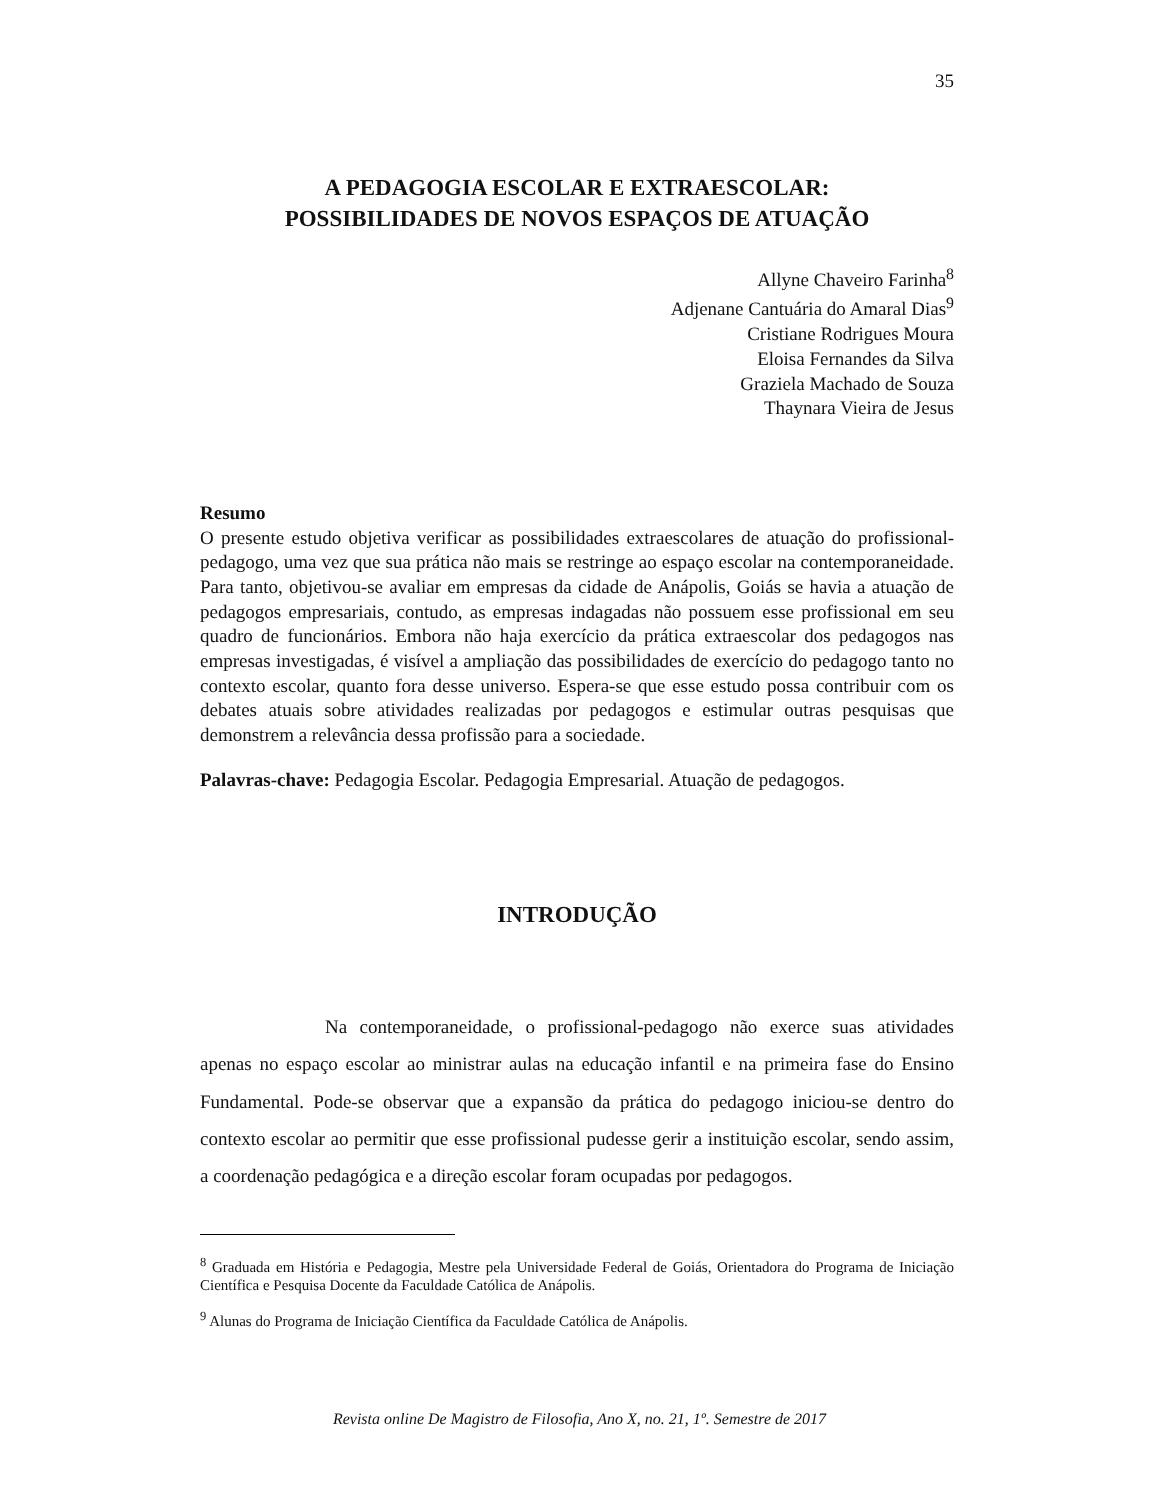35
A PEDAGOGIA ESCOLAR E EXTRAESCOLAR:
POSSIBILIDADES DE NOVOS ESPAÇOS DE ATUAÇÃO
Allyne Chaveiro Farinha<sup>8</sup>
Adjenane Cantuária do Amaral Dias<sup>9</sup>
Cristiane Rodrigues Moura
Eloisa Fernandes da Silva
Graziela Machado de Souza
Thaynara Vieira de Jesus
Resumo
O presente estudo objetiva verificar as possibilidades extraescolares de atuação do profissional-pedagogo, uma vez que sua prática não mais se restringe ao espaço escolar na contemporaneidade. Para tanto, objetivou-se avaliar em empresas da cidade de Anápolis, Goiás se havia a atuação de pedagogos empresariais, contudo, as empresas indagadas não possuem esse profissional em seu quadro de funcionários. Embora não haja exercício da prática extraescolar dos pedagogos nas empresas investigadas, é visível a ampliação das possibilidades de exercício do pedagogo tanto no contexto escolar, quanto fora desse universo. Espera-se que esse estudo possa contribuir com os debates atuais sobre atividades realizadas por pedagogos e estimular outras pesquisas que demonstrem a relevância dessa profissão para a sociedade.
Palavras-chave: Pedagogia Escolar. Pedagogia Empresarial. Atuação de pedagogos.
INTRODUÇÃO
Na contemporaneidade, o profissional-pedagogo não exerce suas atividades apenas no espaço escolar ao ministrar aulas na educação infantil e na primeira fase do Ensino Fundamental. Pode-se observar que a expansão da prática do pedagogo iniciou-se dentro do contexto escolar ao permitir que esse profissional pudesse gerir a instituição escolar, sendo assim, a coordenação pedagógica e a direção escolar foram ocupadas por pedagogos.
<sup>8</sup> Graduada em História e Pedagogia, Mestre pela Universidade Federal de Goiás, Orientadora do Programa de Iniciação Científica e Pesquisa Docente da Faculdade Católica de Anápolis.
<sup>9</sup> Alunas do Programa de Iniciação Científica da Faculdade Católica de Anápolis.
Revista online De Magistro de Filosofia, Ano X, no. 21, 1º. Semestre de 2017